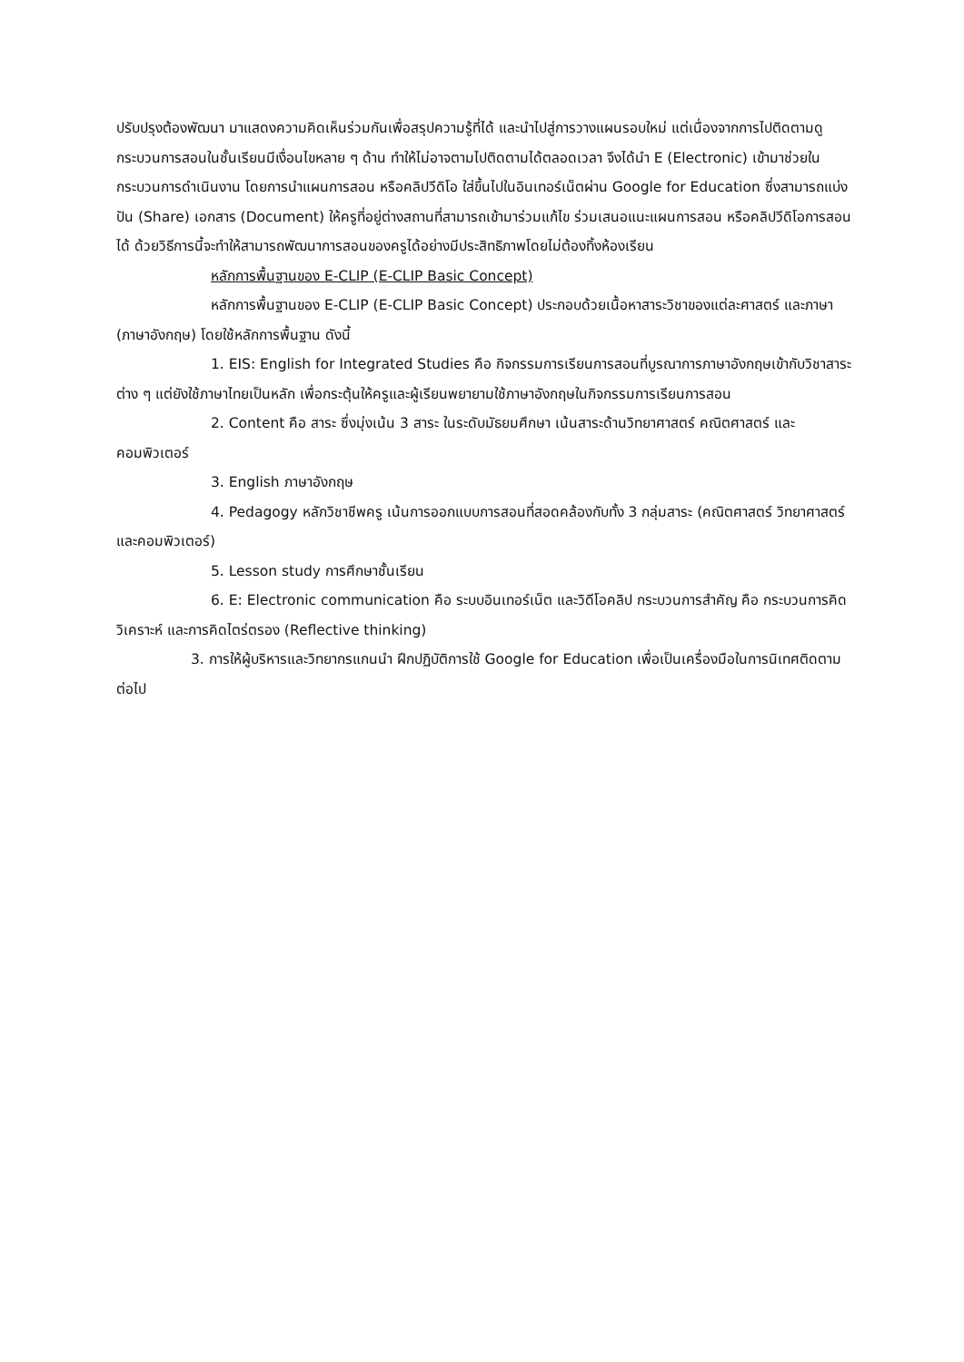ปรับปรุงต้องพัฒนา มาแสดงความคิดเห็นร่วมกันเพื่อสรุปความรู้ที่ได้ และนำไปสู่การวางแผนรอบใหม่ แต่เนื่องจากการไปติดตามดูกระบวนการสอนในชั้นเรียนมีเงื่อนไขหลาย ๆ ด้าน ทำให้ไม่อาจตามไปติดตามได้ตลอดเวลา จึงได้นำ E (Electronic) เข้ามาช่วยในกระบวนการดำเนินงาน โดยการนำแผนการสอน หรือคลิปวีดิโอ ใส่ขึ้นไปในอินเทอร์เน็ตผ่าน Google for Education ซึ่งสามารถแบ่งปัน (Share) เอกสาร (Document) ให้ครูที่อยู่ต่างสถานที่สามารถเข้ามาร่วมแก้ไข ร่วมเสนอแนะแผนการสอน หรือคลิปวีดิโอการสอนได้ ด้วยวิธีการนี้จะทำให้สามารถพัฒนาการสอนของครูได้อย่างมีประสิทธิภาพโดยไม่ต้องทิ้งห้องเรียน
หลักการพื้นฐานของ E-CLIP (E-CLIP Basic Concept)
หลักการพื้นฐานของ E-CLIP (E-CLIP Basic Concept) ประกอบด้วยเนื้อหาสาระวิชาของแต่ละศาสตร์ และภาษา (ภาษาอังกฤษ) โดยใช้หลักการพื้นฐาน ดังนี้
1. EIS: English for Integrated Studies คือ กิจกรรมการเรียนการสอนที่บูรณาการภาษาอังกฤษเข้ากับวิชาสาระต่าง ๆ แต่ยังใช้ภาษาไทยเป็นหลัก เพื่อกระตุ้นให้ครูและผู้เรียนพยายามใช้ภาษาอังกฤษในกิจกรรมการเรียนการสอน
2. Content คือ สาระ ซึ่งมุ่งเน้น 3 สาระ ในระดับมัธยมศึกษา เน้นสาระด้านวิทยาศาสตร์ คณิตศาสตร์ และคอมพิวเตอร์
3. English ภาษาอังกฤษ
4. Pedagogy หลักวิชาชีพครู เน้นการออกแบบการสอนที่สอดคล้องกับทั้ง 3 กลุ่มสาระ (คณิตศาสตร์ วิทยาศาสตร์ และคอมพิวเตอร์)
5. Lesson study การศึกษาชั้นเรียน
6. E: Electronic communication คือ ระบบอินเทอร์เน็ต และวิดีโอคลิป กระบวนการสำคัญ คือ กระบวนการคิดวิเคราะห์ และการคิดไตร่ตรอง (Reflective thinking)
3. การให้ผู้บริหารและวิทยากรแกนนำ ฝึกปฏิบัติการใช้ Google for Education เพื่อเป็นเครื่องมือในการนิเทศติดตามต่อไป